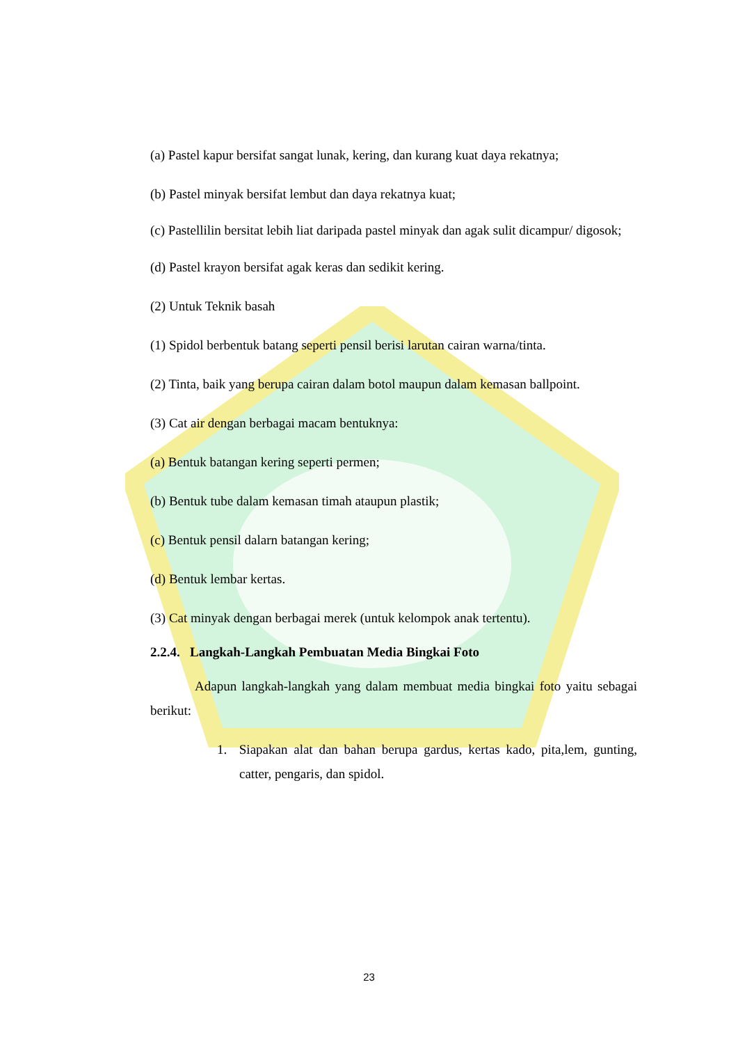(a) Pastel kapur bersifat sangat lunak, kering, dan kurang kuat daya rekatnya;
(b) Pastel minyak bersifat lembut dan daya rekatnya kuat;
(c) Pastellilin bersitat lebih liat daripada pastel minyak dan agak sulit dicampur/ digosok;
(d) Pastel krayon bersifat agak keras dan sedikit kering.
(2) Untuk Teknik basah
(1) Spidol berbentuk batang seperti pensil berisi larutan cairan warna/tinta.
(2) Tinta, baik yang berupa cairan dalam botol maupun dalam kemasan ballpoint.
(3) Cat air dengan berbagai macam bentuknya:
(a) Bentuk batangan kering seperti permen;
(b) Bentuk tube dalam kemasan timah ataupun plastik;
(c) Bentuk pensil dalarn batangan kering;
(d) Bentuk lembar kertas.
(3) Cat minyak dengan berbagai merek (untuk kelompok anak tertentu).
2.2.4. Langkah-Langkah Pembuatan Media Bingkai Foto
Adapun langkah-langkah yang dalam membuat media bingkai foto yaitu sebagai berikut:
1. Siapakan alat dan bahan berupa gardus, kertas kado, pita,lem, gunting, catter, pengaris, dan spidol.
23